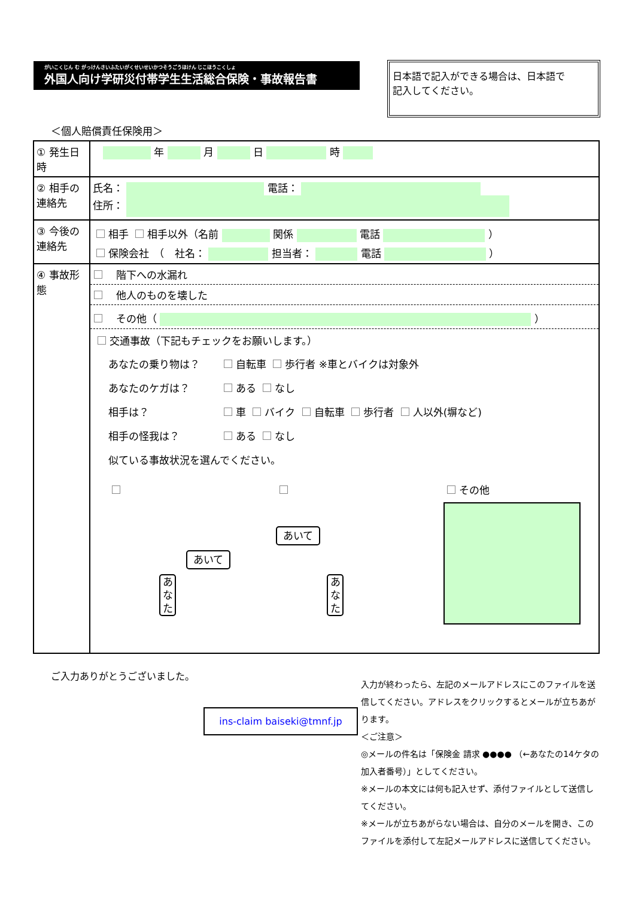がいこくじん む がっけんさいふたいがくせいせいかつそうごうほけん じこほうこくしょ
外国人向け学研災付帯学生生活総合保険・事故報告書
日本語で記入ができる場合は、日本語で
記入してください。
＜個人賠償責任保険用＞
| ① 発生日時 | 年 月 日 時 |
| ② 相手の連絡先 | 氏名： 電話： 住所： |
| ③ 今後の連絡先 | 相手 相手以外（名前 関係 電話 ） 保険会社 （ 社名： 担当者： 電話 ） |
| ④ 事故形態 | 階下への水漏れ 他人のものを壊した その他（ ） 交通事故（下記もチェックをお願いします。） あなたの乗り物は？ 自転車 歩行者 ※車とバイクは対象外 あなたのケガは？ ある なし 相手は？ 車 バイク 自転車 歩行者 人以外(塀など) 相手の怪我は？ ある なし 似ている事故状況を選んでください。 あいて あなた あいて あなた その他 |
ご入力ありがとうございました。
ins-claim baiseki@tmnf.jp
入力が終わったら、左記のメールアドレスにこのファイルを送信してください。アドレスをクリックするとメールが立ちあがります。
＜ご注意＞
◎メールの件名は「保険金 請求 ●●●● （←あなたの14ケタの加入者番号）」としてください。
※メールの本文には何も記入せず、添付ファイルとして送信してください。
※メールが立ちあがらない場合は、自分のメールを開き、このファイルを添付して左記メールアドレスに送信してください。